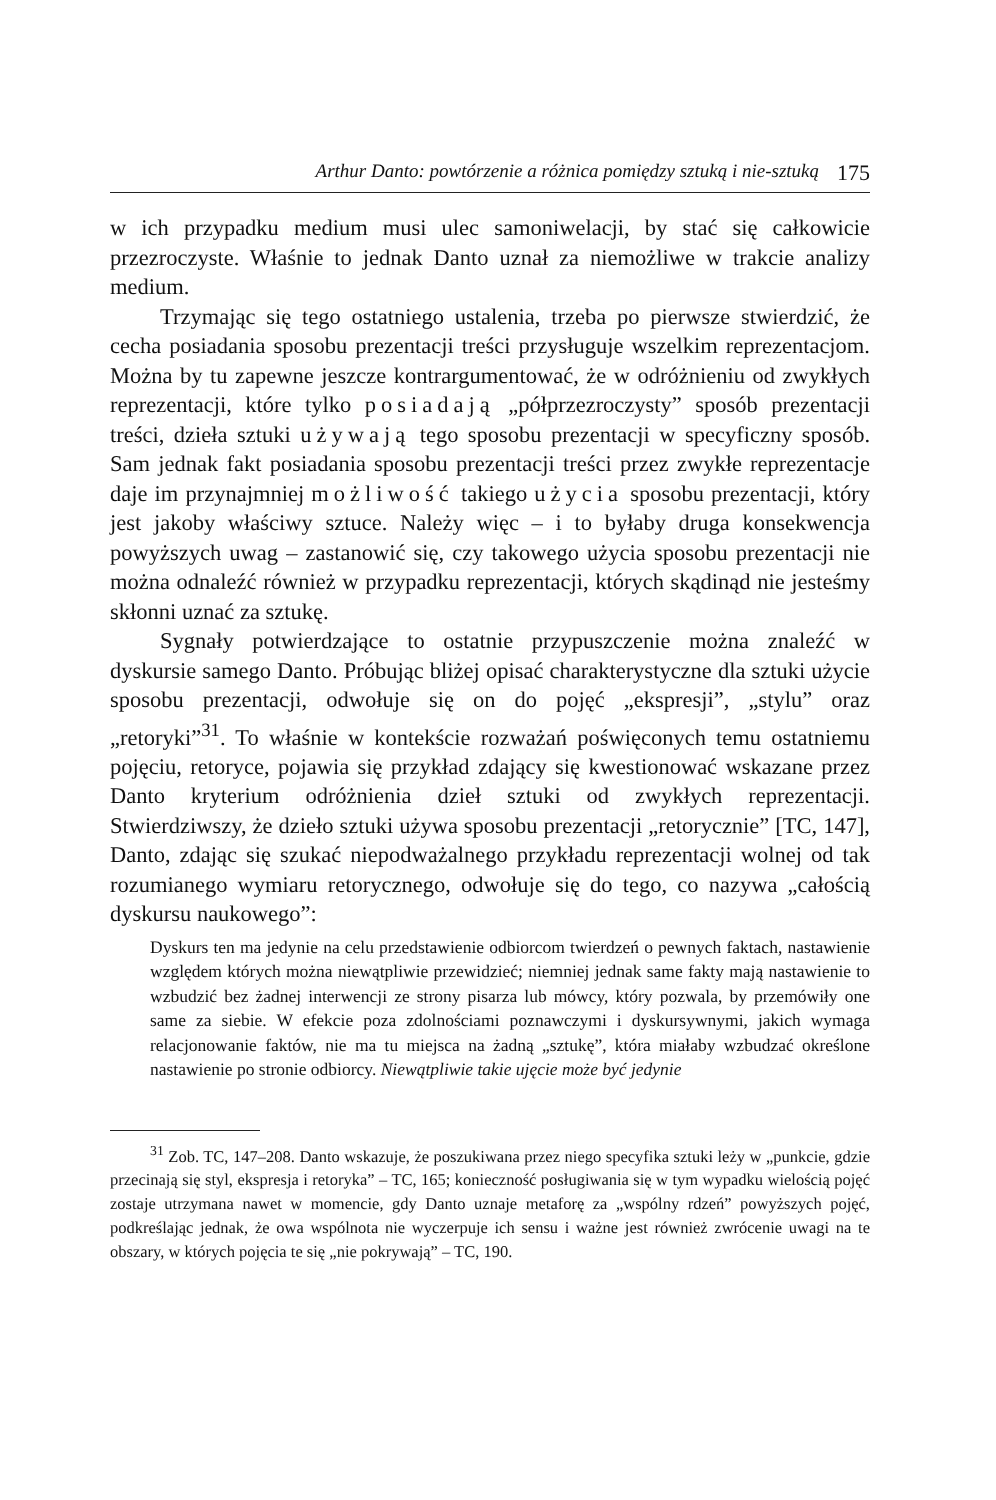Arthur Danto: powtórzenie a różnica pomiędzy sztuką i nie-sztuką 175
w ich przypadku medium musi ulec samoniwelacji, by stać się całkowicie przezroczyste. Właśnie to jednak Danto uznał za niemożliwe w trakcie analizy medium.
Trzymając się tego ostatniego ustalenia, trzeba po pierwsze stwierdzić, że cecha posiadania sposobu prezentacji treści przysługuje wszelkim reprezentacjom. Można by tu zapewne jeszcze kontrargumentować, że w odróżnieniu od zwykłych reprezentacji, które tylko posiadają „półprzezroczysty” sposób prezentacji treści, dzieła sztuki używają tego sposobu prezentacji w specyficzny sposób. Sam jednak fakt posiadania sposobu prezentacji treści przez zwykłe reprezentacje daje im przynajmniej możliwość takiego użycia sposobu prezentacji, który jest jakoby właściwy sztuce. Należy więc – i to byłaby druga konsekwencja powyższych uwag – zastanowić się, czy takowego użycia sposobu prezentacji nie można odnaleźć również w przypadku reprezentacji, których skądinąd nie jesteśmy skłonni uznać za sztukę.
Sygnały potwierdzające to ostatnie przypuszczenie można znaleźć w dyskursie samego Danto. Próbując bliżej opisać charakterystyczne dla sztuki użycie sposobu prezentacji, odwołuje się on do pojęć „ekspresji”, „stylu” oraz „retoryki”<sup>31</sup>. To właśnie w kontekście rozważań poświęconych temu ostatniemu pojęciu, retoryce, pojawia się przykład zdający się kwestionować wskazane przez Danto kryterium odróżnienia dzieł sztuki od zwykłych reprezentacji. Stwierdziwszy, że dzieło sztuki używa sposobu prezentacji „retorycznie” [TC, 147], Danto, zdając się szukać niepodważalnego przykładu reprezentacji wolnej od tak rozumianego wymiaru retorycznego, odwołuje się do tego, co nazywa „całością dyskursu naukowego”:
Dyskurs ten ma jedynie na celu przedstawienie odbiorcom twierdzeń o pewnych faktach, nastawienie względem których można niewątpliwie przewidzieć; niemniej jednak same fakty mają nastawienie to wzbudzić bez żadnej interwencji ze strony pisarza lub mówcy, który pozwala, by przemówiły one same za siebie. W efekcie poza zdolnościami poznawczymi i dyskursywnymi, jakich wymaga relacjonowanie faktów, nie ma tu miejsca na żadną „sztukę”, która miałaby wzbudzać określone nastawienie po stronie odbiorcy. Niewątpliwie takie ujęcie może być jedynie
<sup>31</sup> Zob. TC, 147–208. Danto wskazuje, że poszukiwana przez niego specyfika sztuki leży w „punkcie, gdzie przecinają się styl, ekspresja i retoryka” – TC, 165; konieczność posługiwania się w tym wypadku wielością pojęć zostaje utrzymana nawet w momencie, gdy Danto uznaje metaforę za „wspólny rdzeń” powyższych pojęć, podkreślając jednak, że owa wspólnota nie wyczerpuje ich sensu i ważne jest również zwrócenie uwagi na te obszary, w których pojęcia te się „nie pokrywają” – TC, 190.